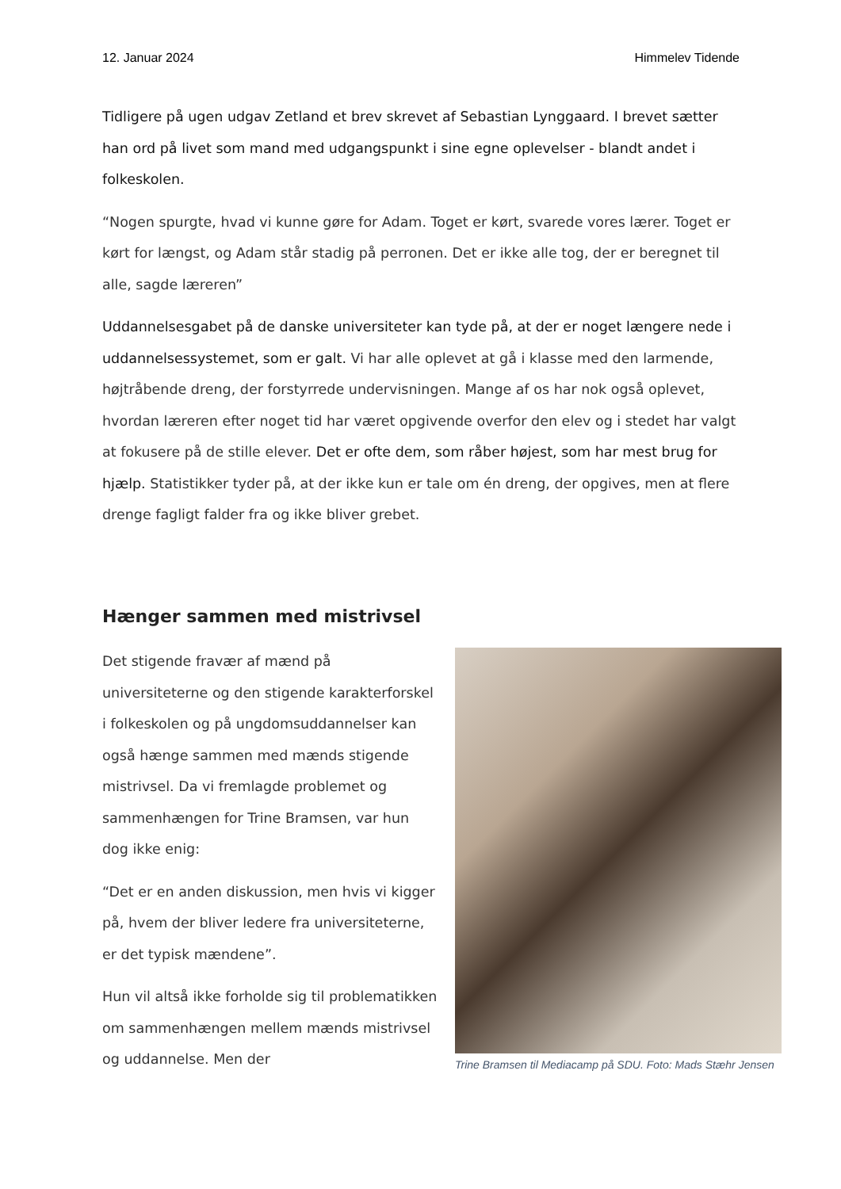12. Januar 2024 Himmelev Tidende
Tidligere på ugen udgav Zetland et brev skrevet af Sebastian Lynggaard. I brevet sætter han ord på livet som mand med udgangspunkt i sine egne oplevelser - blandt andet i folkeskolen.
“Nogen spurgte, hvad vi kunne gøre for Adam. Toget er kørt, svarede vores lærer. Toget er kørt for længst, og Adam står stadig på perronen. Det er ikke alle tog, der er beregnet til alle, sagde læreren”
Uddannelsesgabet på de danske universiteter kan tyde på, at der er noget længere nede i uddannelsessystemet, som er galt. Vi har alle oplevet at gå i klasse med den larmende, højtråbende dreng, der forstyrrede undervisningen. Mange af os har nok også oplevet, hvordan læreren efter noget tid har været opgivende overfor den elev og i stedet har valgt at fokusere på de stille elever. Det er ofte dem, som råber højest, som har mest brug for hjælp. Statistikker tyder på, at der ikke kun er tale om én dreng, der opgives, men at flere drenge fagligt falder fra og ikke bliver grebet.
Hænger sammen med mistrivsel
Det stigende fravær af mænd på universiteterne og den stigende karakterforskel i folkeskolen og på ungdomsuddannelser kan også hænge sammen med mænds stigende mistrivsel. Da vi fremlagde problemet og sammenhængen for Trine Bramsen, var hun dog ikke enig:
“Det er en anden diskussion, men hvis vi kigger på, hvem der bliver ledere fra universiteterne, er det typisk mændene”.
Hun vil altså ikke forholde sig til problematikken om sammenhængen mellem mænds mistrivsel og uddannelse. Men der
Trine Bramsen til Mediacamp på SDU. Foto: Mads Stæhr Jensen